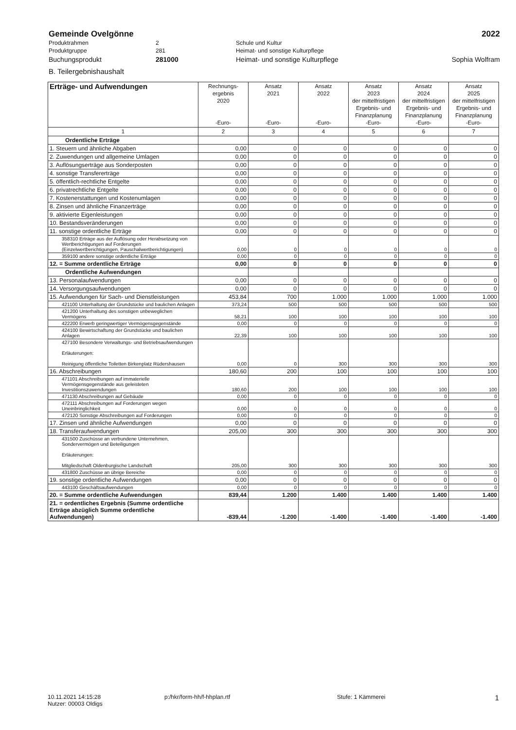Gemeinde Ovelgönne 2022
Produktrahmen 2 Schule und Kultur
Produktgruppe 281 Heimat- und sonstige Kulturpflege
Buchungsprodukt 281000 Heimat- und sonstige Kulturpflege Sophia Wolfram
B. Teilergebnishaushalt
| Erträge- und Aufwendungen | Rechnungs- ergebnis 2020 -Euro- | Ansatz 2021 -Euro- | Ansatz 2022 -Euro- | Ansatz 2023 der mittelfristigen Ergebnis- und Finanzplanung -Euro- | Ansatz 2024 der mittelfristigen Ergebnis- und Finanzplanung -Euro- | Ansatz 2025 der mittelfristigen Ergebnis- und Finanzplanung -Euro- |
| --- | --- | --- | --- | --- | --- | --- |
| 1 | 2 | 3 | 4 | 5 | 6 | 7 |
| Ordentliche Erträge | | | | | | |
| 1. Steuern und ähnliche Abgaben | 0,00 | 0 | 0 | 0 | 0 | 0 |
| 2. Zuwendungen und allgemeine Umlagen | 0,00 | 0 | 0 | 0 | 0 | 0 |
| 3. Auflösungserträge aus Sonderposten | 0,00 | 0 | 0 | 0 | 0 | 0 |
| 4. sonstige Transfererträge | 0,00 | 0 | 0 | 0 | 0 | 0 |
| 5. öffentlich-rechtliche Entgelte | 0,00 | 0 | 0 | 0 | 0 | 0 |
| 6. privatrechtliche Entgelte | 0,00 | 0 | 0 | 0 | 0 | 0 |
| 7. Kostenerstattungen und Kostenumlagen | 0,00 | 0 | 0 | 0 | 0 | 0 |
| 8. Zinsen und ähnliche Finanzerträge | 0,00 | 0 | 0 | 0 | 0 | 0 |
| 9. aktivierte Eigenleistungen | 0,00 | 0 | 0 | 0 | 0 | 0 |
| 10. Bestandsveränderungen | 0,00 | 0 | 0 | 0 | 0 | 0 |
| 11. sonstige ordentliche Erträge | 0,00 | 0 | 0 | 0 | 0 | 0 |
| 358310 Erträge aus der Auflösung oder Herabsetzung von Wertberichtigungen auf Forderungen (Einzelwertberichtigungen, Pauschalwertberichtigungen) | 0,00 | 0 | 0 | 0 | 0 | 0 |
| 359100 andere sonstige ordentliche Erträge | 0,00 | 0 | 0 | 0 | 0 | 0 |
| 12. = Summe ordentliche Erträge | 0,00 | 0 | 0 | 0 | 0 | 0 |
| Ordentliche Aufwendungen | | | | | | |
| 13. Personalaufwendungen | 0,00 | 0 | 0 | 0 | 0 | 0 |
| 14. Versorgungsaufwendungen | 0,00 | 0 | 0 | 0 | 0 | 0 |
| 15. Aufwendungen für Sach- und Dienstleistungen | 453,84 | 700 | 1.000 | 1.000 | 1.000 | 1.000 |
| 421100 Unterhaltung der Grundstücke und baulichen Anlagen | 373,24 | 500 | 500 | 500 | 500 | 500 |
| 421200 Unterhaltung des sonstigen unbeweglichen Vermögens | 58,21 | 100 | 100 | 100 | 100 | 100 |
| 422200 Erwerb geringwertiger Vermögensgegenstände | 0,00 | 0 | 0 | 0 | 0 | 0 |
| 424100 Bewirtschaftung der Grundstücke und baulichen Anlagen | 22,39 | 100 | 100 | 100 | 100 | 100 |
| 427100 Besondere Verwaltungs- und Betriebsaufwendungen Erläuterungen: Reinigung öffentliche Toiletten Birkenplatz Rüdershausen | 0,00 | 0 | 300 | 300 | 300 | 300 |
| 16. Abschreibungen | 180,60 | 200 | 100 | 100 | 100 | 100 |
| 471101 Abschreibungen auf immaterielle Vermögensgegenstände aus geleisteten Investitionszuwendungen | 180,60 | 200 | 100 | 100 | 100 | 100 |
| 471130 Abschreibungen auf Gebäude | 0,00 | 0 | 0 | 0 | 0 | 0 |
| 472111 Abschreibungen auf Forderungen wegen Uneinbringlichkeit | 0,00 | 0 | 0 | 0 | 0 | 0 |
| 472120 Sonstige Abschreibungen auf Forderungen | 0,00 | 0 | 0 | 0 | 0 | 0 |
| 17. Zinsen und ähnliche Aufwendungen | 0,00 | 0 | 0 | 0 | 0 | 0 |
| 18. Transferaufwendungen | 205,00 | 300 | 300 | 300 | 300 | 300 |
| 431500 Zuschüsse an verbundene Unternehmen, Sondervermögen und Beteiligungen Erläuterungen: Mitgliedschaft Oldenburgische Landschaft | 205,00 | 300 | 300 | 300 | 300 | 300 |
| 431800 Zuschüsse an übrige Bereiche | 0,00 | 0 | 0 | 0 | 0 | 0 |
| 19. sonstige ordentliche Aufwendungen | 0,00 | 0 | 0 | 0 | 0 | 0 |
| 443100 Geschäftsaufwendungen | 0,00 | 0 | 0 | 0 | 0 | 0 |
| 20. = Summe ordentliche Aufwendungen | 839,44 | 1.200 | 1.400 | 1.400 | 1.400 | 1.400 |
| 21. = ordentliches Ergebnis (Summe ordentliche Erträge abzüglich Summe ordentliche Aufwendungen) | -839,44 | -1.200 | -1.400 | -1.400 | -1.400 | -1.400 |
10.11.2021 14:15:28
Nutzer: 00003 Oldigs p:/hkr/form-hh/f-hhplan.rtf Stufe: 1 Kämmerei 1